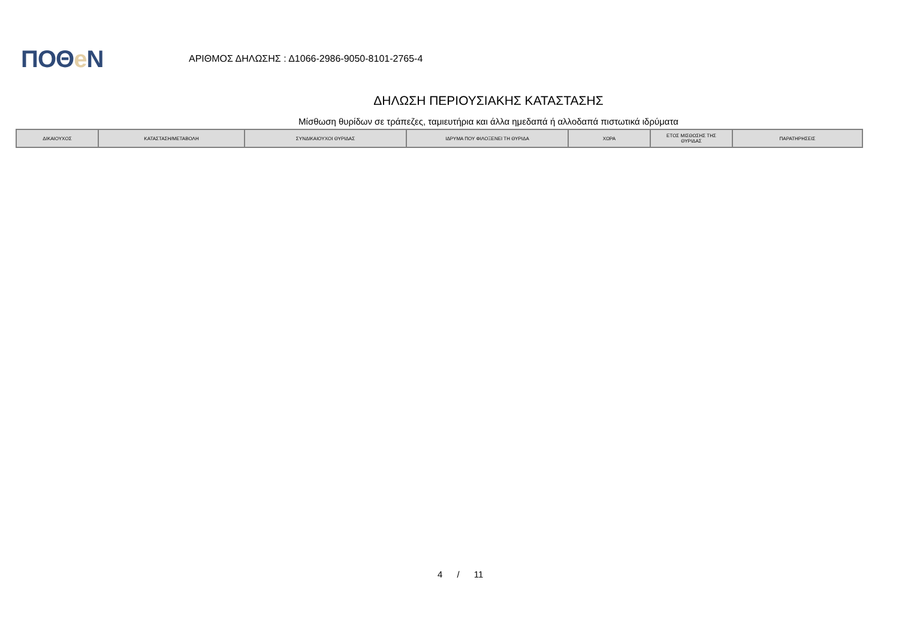ΠΟΘe Ν
ΑΡΙΘΜΟΣ ΔΗΛΩΣΗΣ : Δ1066-2986-9050-8101-2765-4
ΔΗΛΩΣΗ ΠΕΡΙΟΥΣΙΑΚΗΣ ΚΑΤΑΣΤΑΣΗΣ
Μίσθωση θυρίδων σε τράπεζες, ταμιευτήρια και άλλα ημεδαπά ή αλλοδαπά πιστωτικά ιδρύματα
| ΔΙΚΑΙΟΥΧΟΣ | ΚΑΤΑΣΤΑΣΗ/ΜΕΤΑΒΟΛΗ | ΣΥΝΔΙΚΑΙΟΥΧΟΙ ΘΥΡΙΔΑΣ | ΙΔΡΥΜΑ ΠΟΥ ΦΙΛΟΞΕΝΕΙ ΤΗ ΘΥΡΙΔΑ | ΧΩΡΑ | ΕΤΟΣ ΜΙΣΘΩΣΗΣ ΤΗΣ ΘΥΡΙΔΑΣ | ΠΑΡΑΤΗΡΗΣΕΙΣ |
| --- | --- | --- | --- | --- | --- | --- |
4 / 11